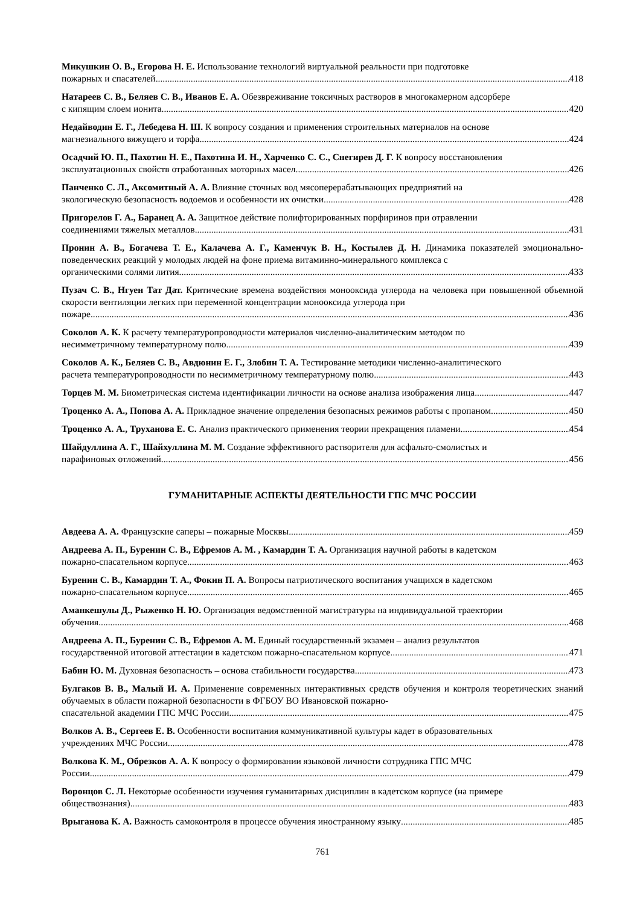Микушкин О. В., Егорова Н. Е. Использование технологий виртуальной реальности при подготовке
пожарных и спасателей 418
Натареев С. В., Беляев С. В., Иванов Е. А. Обезвреживание токсичных растворов в многокамерном адсорбере
с кипящим слоем ионита 420
Недайводин Е. Г., Лебедева Н. Ш. К вопросу создания и применения строительных материалов на основе
магнезиального вяжущего и торфа 424
Осадчий Ю. П., Пахотин Н. Е., Пахотина И. Н., Харченко С. С., Снегирев Д. Г. К вопросу восстановления
эксплуатационных свойств отработанных моторных масел 426
Панченко С. Л., Аксомитный А. А. Влияние сточных вод мясоперерабатывающих предприятий на
экологическую безопасность водоемов и особенности их очистки 428
Пригорелов Г. А., Баранец А. А. Защитное действие полифторированных порфиринов при отравлении
соединениями тяжелых металлов 431
Пронин А. В., Богачева Т. Е., Калачева А. Г., Каменчук В. Н., Костылев Д. Н. Динамика показателей эмоционально-поведенческих реакций у молодых людей на фоне приема витаминно-минерального комплекса с
органическими солями лития 433
Пузач С. В., Нгуен Тат Дат. Критические времена воздействия монооксида углерода на человека при повышенной объемной скорости вентиляции легких при переменной концентрации монооксида углерода при
пожаре 436
Соколов А. К. К расчету температуропроводности материалов численно-аналитическим методом по
несимметричному температурному полю 439
Соколов А. К., Беляев С. В., Авдюнин Е. Г., Злобин Т. А. Тестирование методики численно-аналитического
расчета температуропроводности по несимметричному температурному полю 443
Торцев М. М. Биометрическая система идентификации личности на основе анализа изображения лица 447
Троценко А. А., Попова А. А. Прикладное значение определения безопасных режимов работы с пропаном 450
Троценко А. А., Труханова Е. С. Анализ практического применения теории прекращения пламени 454
Шайдуллина А. Г., Шайхуллина М. М. Создание эффективного растворителя для асфальто-смолистых и
парафиновых отложений 456
ГУМАНИТАРНЫЕ АСПЕКТЫ ДЕЯТЕЛЬНОСТИ ГПС МЧС РОССИИ
Авдеева А. А. Французские саперы – пожарные Москвы 459
Андреева А. П., Буренин С. В., Ефремов А. М. , Камардин Т. А. Организация научной работы в кадетском
пожарно-спасательном корпусе 463
Буренин С. В., Камардин Т. А., Фокин П. А. Вопросы патриотического воспитания учащихся в кадетском
пожарно-спасательном корпусе 465
Аманкешулы Д., Рыженко Н. Ю. Организация ведомственной магистратуры на индивидуальной траектории
обучения 468
Андреева А. П., Буренин С. В., Ефремов А. М. Единый государственный экзамен – анализ результатов
государственной итоговой аттестации в кадетском пожарно-спасательном корпусе 471
Бабин Ю. М. Духовная безопасность – основа стабильности государства 473
Булгаков В. В., Малый И. А. Применение современных интерактивных средств обучения и контроля теоретических знаний обучаемых в области пожарной безопасности в ФГБОУ ВО Ивановской пожарно-
спасательной академии ГПС МЧС России 475
Волков А. В., Сергеев Е. В. Особенности воспитания коммуникативной культуры кадет в образовательных
учреждениях МЧС России 478
Волкова К. М., Обрезков А. А. К вопросу о формировании языковой личности сотрудника ГПС МЧС
России 479
Воронцов С. Л. Некоторые особенности изучения гуманитарных дисциплин в кадетском корпусе (на примере
обществознания) 483
Врыганова К. А. Важность самоконтроля в процессе обучения иностранному языку 485
761